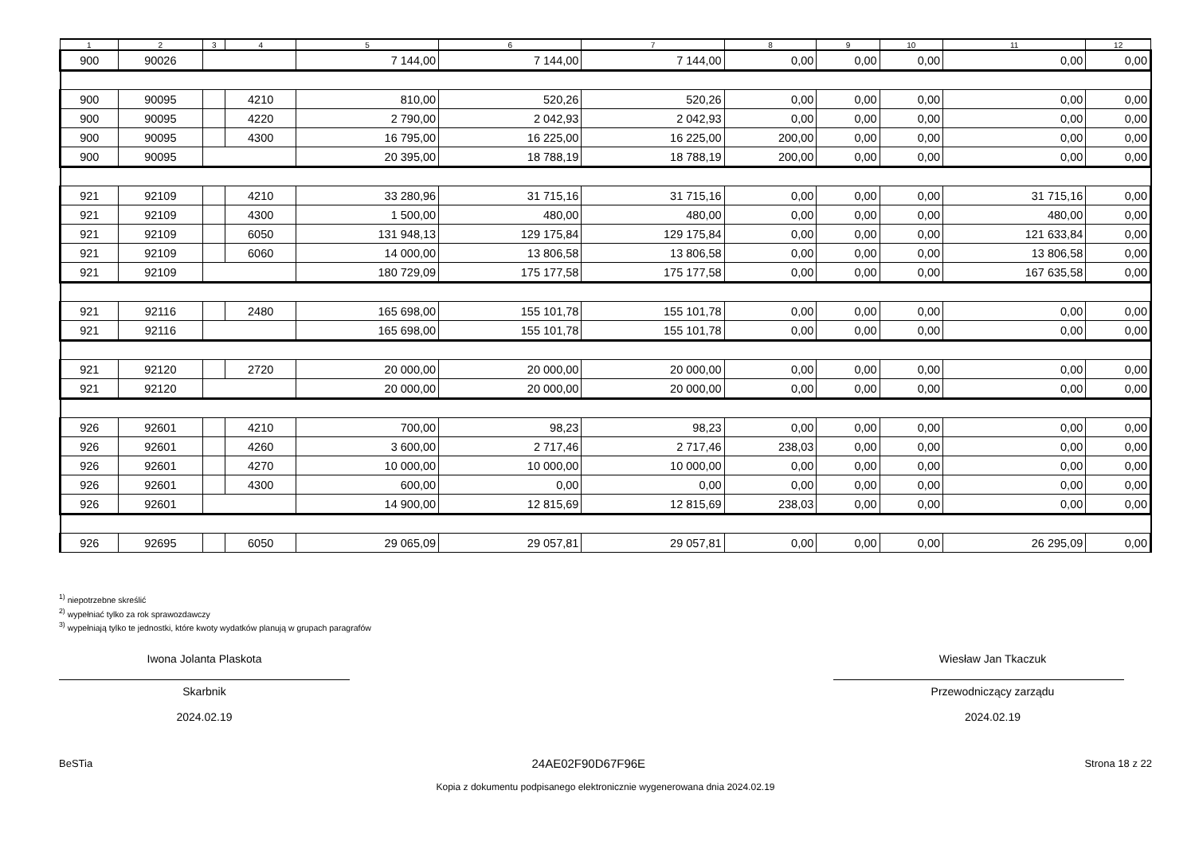| 1 | 2 | 3 | 4 | 5 | 6 | 7 | 8 | 9 | 10 | 11 | 12 |
| --- | --- | --- | --- | --- | --- | --- | --- | --- | --- | --- | --- |
| 900 | 90026 | | | 7 144,00 | 7 144,00 | 7 144,00 | 0,00 | 0,00 | 0,00 | 0,00 | 0,00 |
| 900 | 90095 | | 4210 | 810,00 | 520,26 | 520,26 | 0,00 | 0,00 | 0,00 | 0,00 | 0,00 |
| 900 | 90095 | | 4220 | 2 790,00 | 2 042,93 | 2 042,93 | 0,00 | 0,00 | 0,00 | 0,00 | 0,00 |
| 900 | 90095 | | 4300 | 16 795,00 | 16 225,00 | 16 225,00 | 200,00 | 0,00 | 0,00 | 0,00 | 0,00 |
| 900 | 90095 | | | 20 395,00 | 18 788,19 | 18 788,19 | 200,00 | 0,00 | 0,00 | 0,00 | 0,00 |
| 921 | 92109 | | 4210 | 33 280,96 | 31 715,16 | 31 715,16 | 0,00 | 0,00 | 0,00 | 31 715,16 | 0,00 |
| 921 | 92109 | | 4300 | 1 500,00 | 480,00 | 480,00 | 0,00 | 0,00 | 0,00 | 480,00 | 0,00 |
| 921 | 92109 | | 6050 | 131 948,13 | 129 175,84 | 129 175,84 | 0,00 | 0,00 | 0,00 | 121 633,84 | 0,00 |
| 921 | 92109 | | 6060 | 14 000,00 | 13 806,58 | 13 806,58 | 0,00 | 0,00 | 0,00 | 13 806,58 | 0,00 |
| 921 | 92109 | | | 180 729,09 | 175 177,58 | 175 177,58 | 0,00 | 0,00 | 0,00 | 167 635,58 | 0,00 |
| 921 | 92116 | | 2480 | 165 698,00 | 155 101,78 | 155 101,78 | 0,00 | 0,00 | 0,00 | 0,00 | 0,00 |
| 921 | 92116 | | | 165 698,00 | 155 101,78 | 155 101,78 | 0,00 | 0,00 | 0,00 | 0,00 | 0,00 |
| 921 | 92120 | | 2720 | 20 000,00 | 20 000,00 | 20 000,00 | 0,00 | 0,00 | 0,00 | 0,00 | 0,00 |
| 921 | 92120 | | | 20 000,00 | 20 000,00 | 20 000,00 | 0,00 | 0,00 | 0,00 | 0,00 | 0,00 |
| 926 | 92601 | | 4210 | 700,00 | 98,23 | 98,23 | 0,00 | 0,00 | 0,00 | 0,00 | 0,00 |
| 926 | 92601 | | 4260 | 3 600,00 | 2 717,46 | 2 717,46 | 238,03 | 0,00 | 0,00 | 0,00 | 0,00 |
| 926 | 92601 | | 4270 | 10 000,00 | 10 000,00 | 10 000,00 | 0,00 | 0,00 | 0,00 | 0,00 | 0,00 |
| 926 | 92601 | | 4300 | 600,00 | 0,00 | 0,00 | 0,00 | 0,00 | 0,00 | 0,00 | 0,00 |
| 926 | 92601 | | | 14 900,00 | 12 815,69 | 12 815,69 | 238,03 | 0,00 | 0,00 | 0,00 | 0,00 |
| 926 | 92695 | | 6050 | 29 065,09 | 29 057,81 | 29 057,81 | 0,00 | 0,00 | 0,00 | 26 295,09 | 0,00 |
<sup>1)</sup> niepotrzebne skreślić
<sup>2)</sup> wypełniać tylko za rok sprawozdawczy
<sup>3)</sup> wypełniają tylko te jednostki, które kwoty wydatków planują w grupach paragrafów
Iwona Jolanta Plaskota
Skarbnik
2024.02.19
Wiesław Jan Tkaczuk
Przewodniczący zarządu
2024.02.19
BeSTia 24AE02F90D67F96E Strona 18 z 22
Kopia z dokumentu podpisanego elektronicznie wygenerowana dnia 2024.02.19